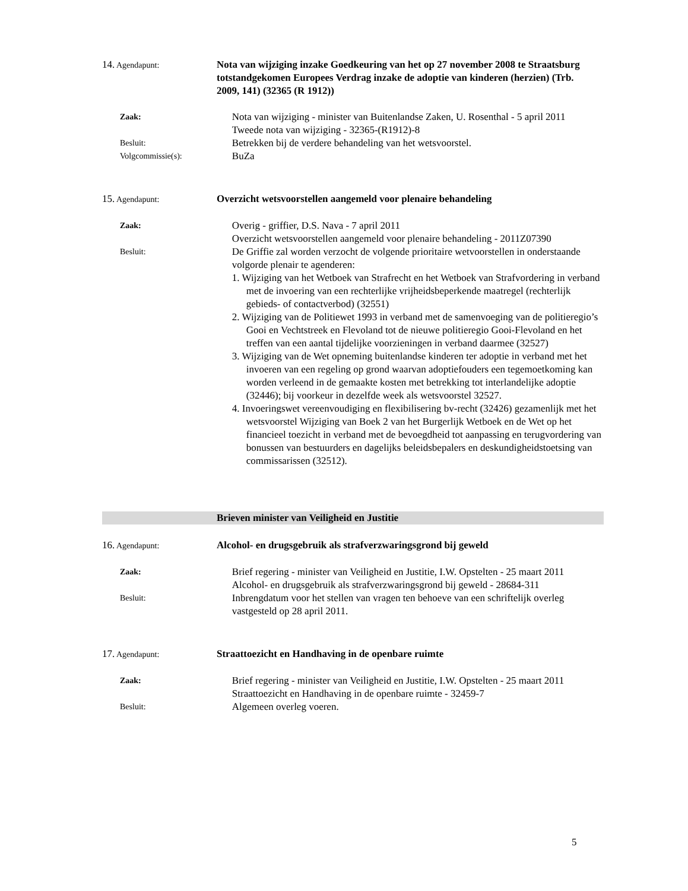14. Agendapunt:
Nota van wijziging inzake Goedkeuring van het op 27 november 2008 te Straatsburg totstandgekomen Europees Verdrag inzake de adoptie van kinderen (herzien) (Trb. 2009, 141) (32365 (R 1912))
Zaak:
Nota van wijziging - minister van Buitenlandse Zaken, U. Rosenthal - 5 april 2011
Tweede nota van wijziging - 32365-(R1912)-8
Besluit:
Betrekken bij de verdere behandeling van het wetsvoorstel.
Volgcommissie(s):
BuZa
15. Agendapunt:
Overzicht wetsvoorstellen aangemeld voor plenaire behandeling
Zaak:
Overig - griffier, D.S. Nava - 7 april 2011
Overzicht wetsvoorstellen aangemeld voor plenaire behandeling - 2011Z07390
Besluit:
De Griffie zal worden verzocht de volgende prioritaire wetvoorstellen in onderstaande volgorde plenair te agenderen:
1. Wijziging van het Wetboek van Strafrecht en het Wetboek van Strafvordering in verband met de invoering van een rechterlijke vrijheidsbeperkende maatregel (rechterlijk gebieds- of contactverbod) (32551)
2. Wijziging van de Politiewet 1993 in verband met de samenvoeging van de politieregio’s Gooi en Vechtstreek en Flevoland tot de nieuwe politieregio Gooi-Flevoland en het treffen van een aantal tijdelijke voorzieningen in verband daarmee (32527)
3. Wijziging van de Wet opneming buitenlandse kinderen ter adoptie in verband met het invoeren van een regeling op grond waarvan adoptiefouders een tegemoetkoming kan worden verleend in de gemaakte kosten met betrekking tot interlandelijke adoptie (32446); bij voorkeur in dezelfde week als wetsvoorstel 32527.
4. Invoeringswet vereenvoudiging en flexibilisering bv-recht (32426) gezamenlijk met het wetsvoorstel Wijziging van Boek 2 van het Burgerlijk Wetboek en de Wet op het financieel toezicht in verband met de bevoegdheid tot aanpassing en terugvordering van bonussen van bestuurders en dagelijks beleidsbepalers en deskundigheidstoetsing van commissarissen (32512).
Brieven minister van Veiligheid en Justitie
16. Agendapunt:
Alcohol- en drugsgebruik als strafverzwaringsgrond bij geweld
Zaak:
Brief regering - minister van Veiligheid en Justitie, I.W. Opstelten - 25 maart 2011
Alcohol- en drugsgebruik als strafverzwaringsgrond bij geweld - 28684-311
Besluit:
Inbrengdatum voor het stellen van vragen ten behoeve van een schriftelijk overleg vastgesteld op 28 april 2011.
17. Agendapunt:
Straattoezicht en Handhaving in de openbare ruimte
Zaak:
Brief regering - minister van Veiligheid en Justitie, I.W. Opstelten - 25 maart 2011
Straattoezicht en Handhaving in de openbare ruimte - 32459-7
Besluit:
Algemeen overleg voeren.
5